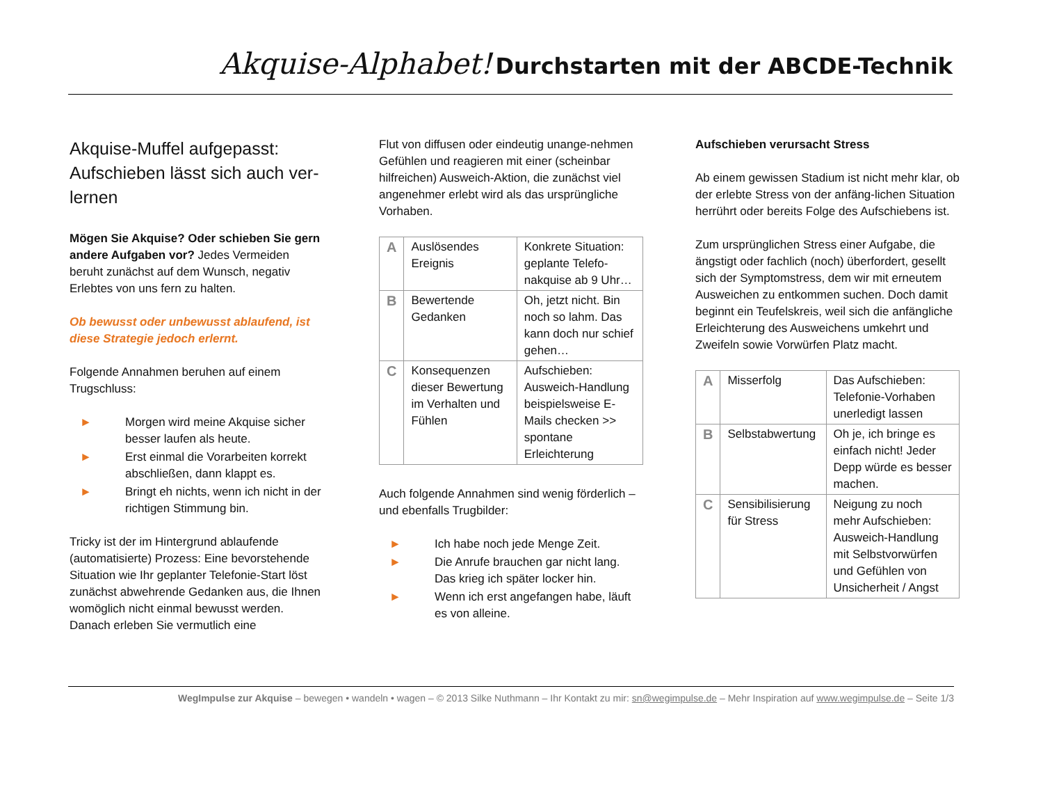Akquise-Alphabet! Durchstarten mit der ABCDE-Technik
Akquise-Muffel aufgepasst: Aufschieben lässt sich auch ver-lernen
Mögen Sie Akquise? Oder schieben Sie gern andere Aufgaben vor? Jedes Vermeiden beruht zunächst auf dem Wunsch, negativ Erlebtes von uns fern zu halten.
Ob bewusst oder unbewusst ablaufend, ist diese Strategie jedoch erlernt.
Folgende Annahmen beruhen auf einem Trugschluss:
► Morgen wird meine Akquise sicher besser laufen als heute.
► Erst einmal die Vorarbeiten korrekt abschließen, dann klappt es.
► Bringt eh nichts, wenn ich nicht in der richtigen Stimmung bin.
Tricky ist der im Hintergrund ablaufende (automatisierte) Prozess: Eine bevorstehende Situation wie Ihr geplanter Telefonie-Start löst zunächst abwehrende Gedanken aus, die Ihnen womöglich nicht einmal bewusst werden. Danach erleben Sie vermutlich eine
Flut von diffusen oder eindeutig unange-nehmen Gefühlen und reagieren mit einer (scheinbar hilfreichen) Ausweich-Aktion, die zunächst viel angenehmer erlebt wird als das ursprüngliche Vorhaben.
| A | Auslösendes Ereignis | Konkrete Situation: geplante Telefo-nakquise ab 9 Uhr… |
| B | Bewertende Gedanken | Oh, jetzt nicht. Bin noch so lahm. Das kann doch nur schief gehen… |
| C | Konsequenzen dieser Bewertung im Verhalten und Fühlen | Aufschieben: Ausweich-Handlung beispielsweise E-Mails checken >> spontane Erleichterung |
Auch folgende Annahmen sind wenig förderlich – und ebenfalls Trugbilder:
► Ich habe noch jede Menge Zeit.
► Die Anrufe brauchen gar nicht lang. Das krieg ich später locker hin.
► Wenn ich erst angefangen habe, läuft es von alleine.
Aufschieben verursacht Stress
Ab einem gewissen Stadium ist nicht mehr klar, ob der erlebte Stress von der anfäng-lichen Situation herrührt oder bereits Folge des Aufschiebens ist.
Zum ursprünglichen Stress einer Aufgabe, die ängstigt oder fachlich (noch) überfordert, gesellt sich der Symptomstress, dem wir mit erneutem Ausweichen zu entkommen suchen. Doch damit beginnt ein Teufelskreis, weil sich die anfängliche Erleichterung des Ausweichens umkehrt und Zweifeln sowie Vorwürfen Platz macht.
| A | Misserfolg | Das Aufschieben: Telefonie-Vorhaben unerledigt lassen |
| B | Selbstabwertung | Oh je, ich bringe es einfach nicht! Jeder Depp würde es besser machen. |
| C | Sensibilisierung für Stress | Neigung zu noch mehr Aufschieben: Ausweich-Handlung mit Selbstvorwürfen und Gefühlen von Unsicherheit / Angst |
WegImpulse zur Akquise – bewegen • wandeln • wagen – © 2013 Silke Nuthmann – Ihr Kontakt zu mir: sn@wegimpulse.de – Mehr Inspiration auf www.wegimpulse.de – Seite 1/3